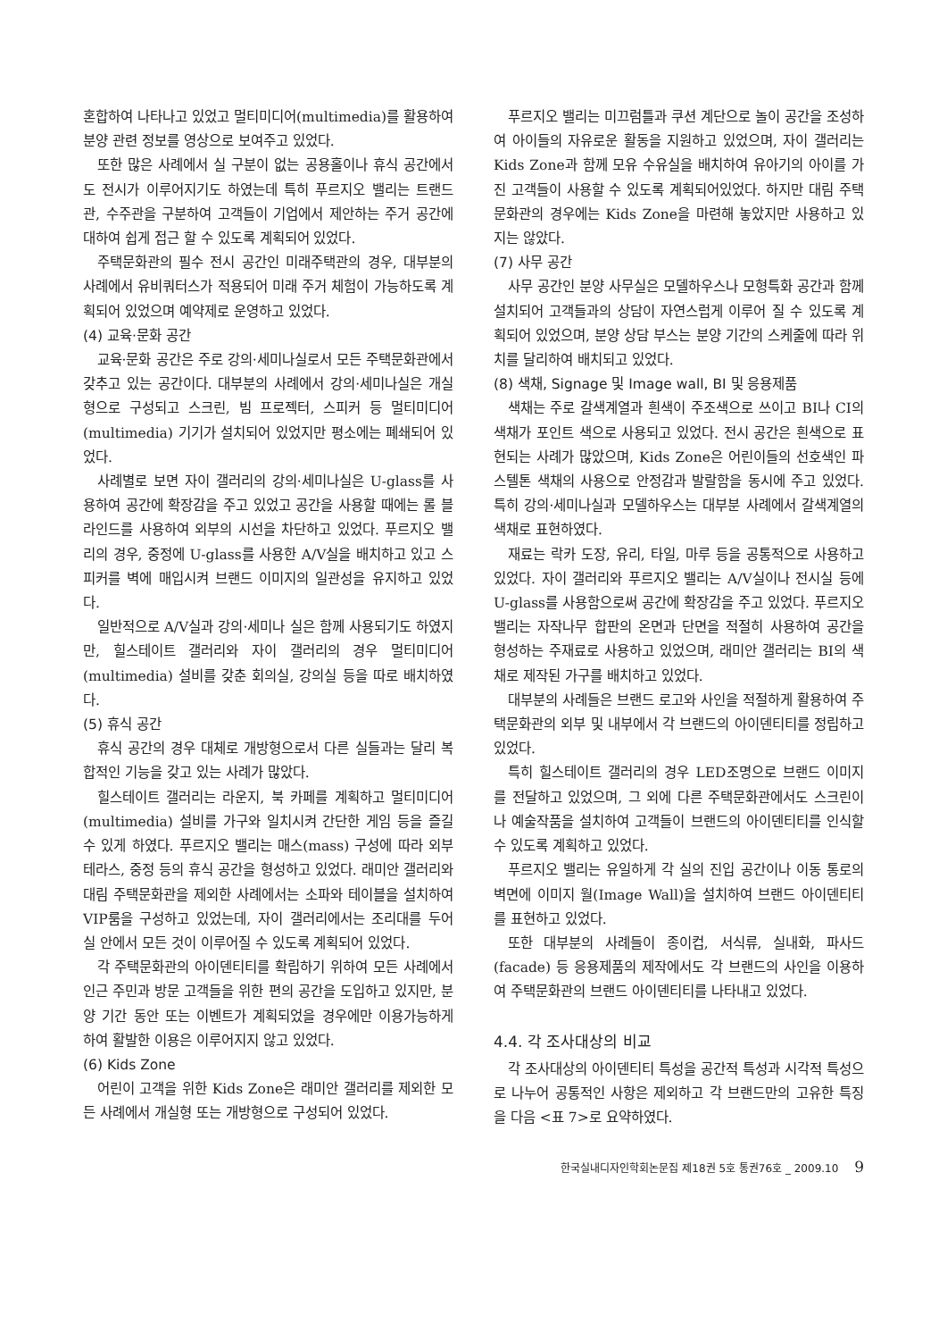혼합하여 나타나고 있었고 멀티미디어(multimedia)를 활용하여 분양 관련 정보를 영상으로 보여주고 있었다.
또한 많은 사례에서 실 구분이 없는 공용홀이나 휴식 공간에서도 전시가 이루어지기도 하였는데 특히 푸르지오 밸리는 트랜드관, 수주관을 구분하여 고객들이 기업에서 제안하는 주거 공간에 대하여 쉽게 접근 할 수 있도록 계획되어 있었다.
주택문화관의 필수 전시 공간인 미래주택관의 경우, 대부분의 사례에서 유비쿼터스가 적용되어 미래 주거 체험이 가능하도록 계획되어 있었으며 예약제로 운영하고 있었다.
(4) 교육·문화 공간
교육·문화 공간은 주로 강의·세미나실로서 모든 주택문화관에서 갖추고 있는 공간이다. 대부분의 사례에서 강의·세미나실은 개실형으로 구성되고 스크린, 빔 프로젝터, 스피커 등 멀티미디어(multimedia) 기기가 설치되어 있었지만 평소에는 폐쇄되어 있었다.
사례별로 보면 자이 갤러리의 강의·세미나실은 U-glass를 사용하여 공간에 확장감을 주고 있었고 공간을 사용할 때에는 롤 블라인드를 사용하여 외부의 시선을 차단하고 있었다. 푸르지오 밸리의 경우, 중정에 U-glass를 사용한 A/V실을 배치하고 있고 스피커를 벽에 매입시켜 브랜드 이미지의 일관성을 유지하고 있었다.
일반적으로 A/V실과 강의·세미나 실은 함께 사용되기도 하였지만, 힐스테이트 갤러리와 자이 갤러리의 경우 멀티미디어(multimedia) 설비를 갖춘 회의실, 강의실 등을 따로 배치하였다.
(5) 휴식 공간
휴식 공간의 경우 대체로 개방형으로서 다른 실들과는 달리 복합적인 기능을 갖고 있는 사례가 많았다.
힐스테이트 갤러리는 라운지, 북 카페를 계획하고 멀티미디어(multimedia) 설비를 가구와 일치시켜 간단한 게임 등을 즐길 수 있게 하였다. 푸르지오 밸리는 매스(mass) 구성에 따라 외부 테라스, 중정 등의 휴식 공간을 형성하고 있었다. 래미안 갤러리와 대림 주택문화관을 제외한 사례에서는 소파와 테이블을 설치하여 VIP룸을 구성하고 있었는데, 자이 갤러리에서는 조리대를 두어 실 안에서 모든 것이 이루어질 수 있도록 계획되어 있었다.
각 주택문화관의 아이덴티티를 확립하기 위하여 모든 사례에서 인근 주민과 방문 고객들을 위한 편의 공간을 도입하고 있지만, 분양 기간 동안 또는 이벤트가 계획되었을 경우에만 이용가능하게 하여 활발한 이용은 이루어지지 않고 있었다.
(6) Kids Zone
어린이 고객을 위한 Kids Zone은 래미안 갤러리를 제외한 모든 사례에서 개실형 또는 개방형으로 구성되어 있었다.
푸르지오 밸리는 미끄럼틀과 쿠션 계단으로 놀이 공간을 조성하여 아이들의 자유로운 활동을 지원하고 있었으며, 자이 갤러리는 Kids Zone과 함께 모유 수유실을 배치하여 유아기의 아이를 가진 고객들이 사용할 수 있도록 계획되어있었다. 하지만 대림 주택문화관의 경우에는 Kids Zone을 마련해 놓았지만 사용하고 있지는 않았다.
(7) 사무 공간
사무 공간인 분양 사무실은 모델하우스나 모형특화 공간과 함께 설치되어 고객들과의 상담이 자연스럽게 이루어 질 수 있도록 계획되어 있었으며, 분양 상담 부스는 분양 기간의 스케줄에 따라 위치를 달리하여 배치되고 있었다.
(8) 색채, Signage 및 Image wall, BI 및 응용제품
색채는 주로 갈색계열과 흰색이 주조색으로 쓰이고 BI나 CI의 색채가 포인트 색으로 사용되고 있었다. 전시 공간은 흰색으로 표현되는 사례가 많았으며, Kids Zone은 어린이들의 선호색인 파스텔톤 색채의 사용으로 안정감과 발랄함을 동시에 주고 있었다. 특히 강의·세미나실과 모델하우스는 대부분 사례에서 갈색계열의 색채로 표현하였다.
재료는 락카 도장, 유리, 타일, 마루 등을 공통적으로 사용하고 있었다. 자이 갤러리와 푸르지오 밸리는 A/V실이나 전시실 등에 U-glass를 사용함으로써 공간에 확장감을 주고 있었다. 푸르지오 밸리는 자작나무 합판의 온면과 단면을 적절히 사용하여 공간을 형성하는 주재료로 사용하고 있었으며, 래미안 갤러리는 BI의 색채로 제작된 가구를 배치하고 있었다.
대부분의 사례들은 브랜드 로고와 사인을 적절하게 활용하여 주택문화관의 외부 및 내부에서 각 브랜드의 아이덴티티를 정립하고 있었다.
특히 힐스테이트 갤러리의 경우 LED조명으로 브랜드 이미지를 전달하고 있었으며, 그 외에 다른 주택문화관에서도 스크린이나 예술작품을 설치하여 고객들이 브랜드의 아이덴티티를 인식할 수 있도록 계획하고 있었다.
푸르지오 밸리는 유일하게 각 실의 진입 공간이나 이동 통로의 벽면에 이미지 월(Image Wall)을 설치하여 브랜드 아이덴티티를 표현하고 있었다.
또한 대부분의 사례들이 종이컵, 서식류, 실내화, 파사드(facade) 등 응용제품의 제작에서도 각 브랜드의 사인을 이용하여 주택문화관의 브랜드 아이덴티티를 나타내고 있었다.
4.4. 각 조사대상의 비교
각 조사대상의 아이덴티티 특성을 공간적 특성과 시각적 특성으로 나누어 공통적인 사항은 제외하고 각 브랜드만의 고유한 특징을 다음 <표 7>로 요약하였다.
한국실내디자인학회논문집 제18권 5호 통권76호 _ 2009.10 9